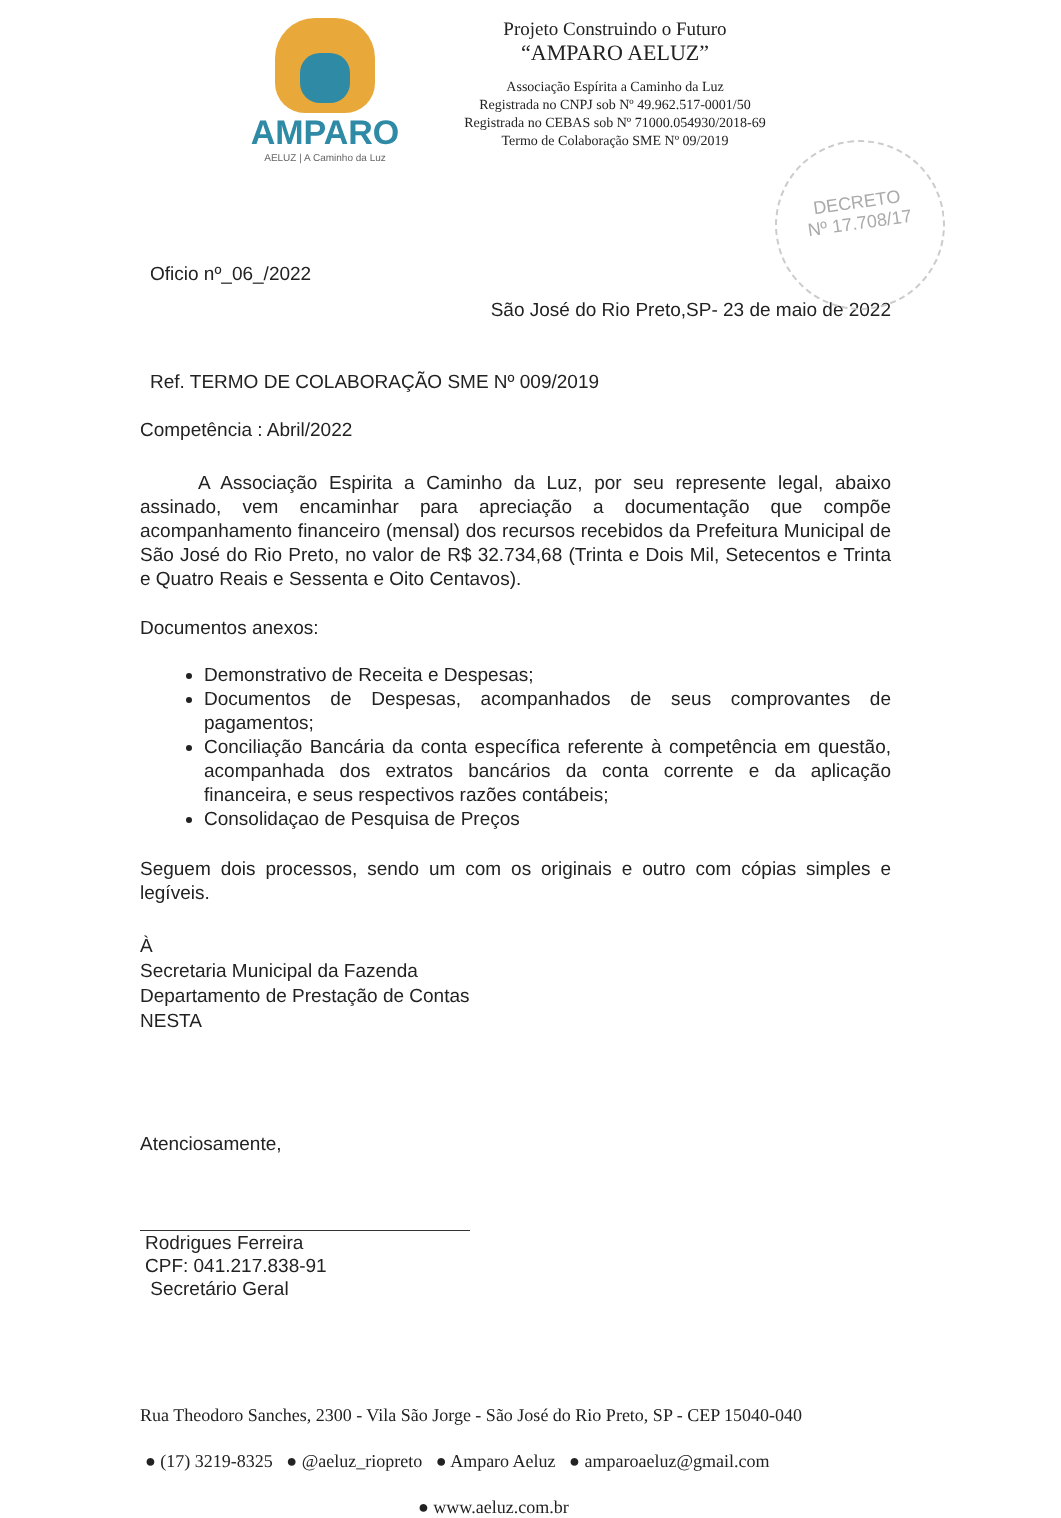AMPARO
AELUZ | A Caminho da Luz
Projeto Construindo o Futuro
“AMPARO AELUZ”
Associação Espírita a Caminho da Luz
Registrada no CNPJ sob Nº 49.962.517-0001/50
Registrada no CEBAS sob Nº 71000.054930/2018-69
Termo de Colaboração SME Nº 09/2019
DECRETO
Nº 17.708/17
Oficio nº_06_/2022
São José do Rio Preto,SP- 23 de maio de 2022
Ref. TERMO DE COLABORAÇÃO SME Nº 009/2019
Competência : Abril/2022
A Associação Espirita a Caminho da Luz, por seu represente legal, abaixo assinado, vem encaminhar para apreciação a documentação que compõe acompanhamento financeiro (mensal) dos recursos recebidos da Prefeitura Municipal de São José do Rio Preto, no valor de R$ 32.734,68 (Trinta e Dois Mil, Setecentos e Trinta e Quatro Reais e Sessenta e Oito Centavos).
Documentos anexos:
Demonstrativo de Receita e Despesas;
Documentos de Despesas, acompanhados de seus comprovantes de pagamentos;
Conciliação Bancária da conta específica referente à competência em questão, acompanhada dos extratos bancários da conta corrente e da aplicação financeira, e seus respectivos razões contábeis;
Consolidaçao de Pesquisa de Preços
Seguem dois processos, sendo um com os originais e outro com cópias simples e legíveis.
À
Secretaria Municipal da Fazenda
Departamento de Prestação de Contas
NESTA
Atenciosamente,
Rodrigues Ferreira
CPF: 041.217.838-91
Secretário Geral
Rua Theodoro Sanches, 2300 - Vila São Jorge - São José do Rio Preto, SP - CEP 15040-040
● (17) 3219-8325 ● @aeluz_riopreto ● Amparo Aeluz ● amparoaeluz@gmail.com
● www.aeluz.com.br